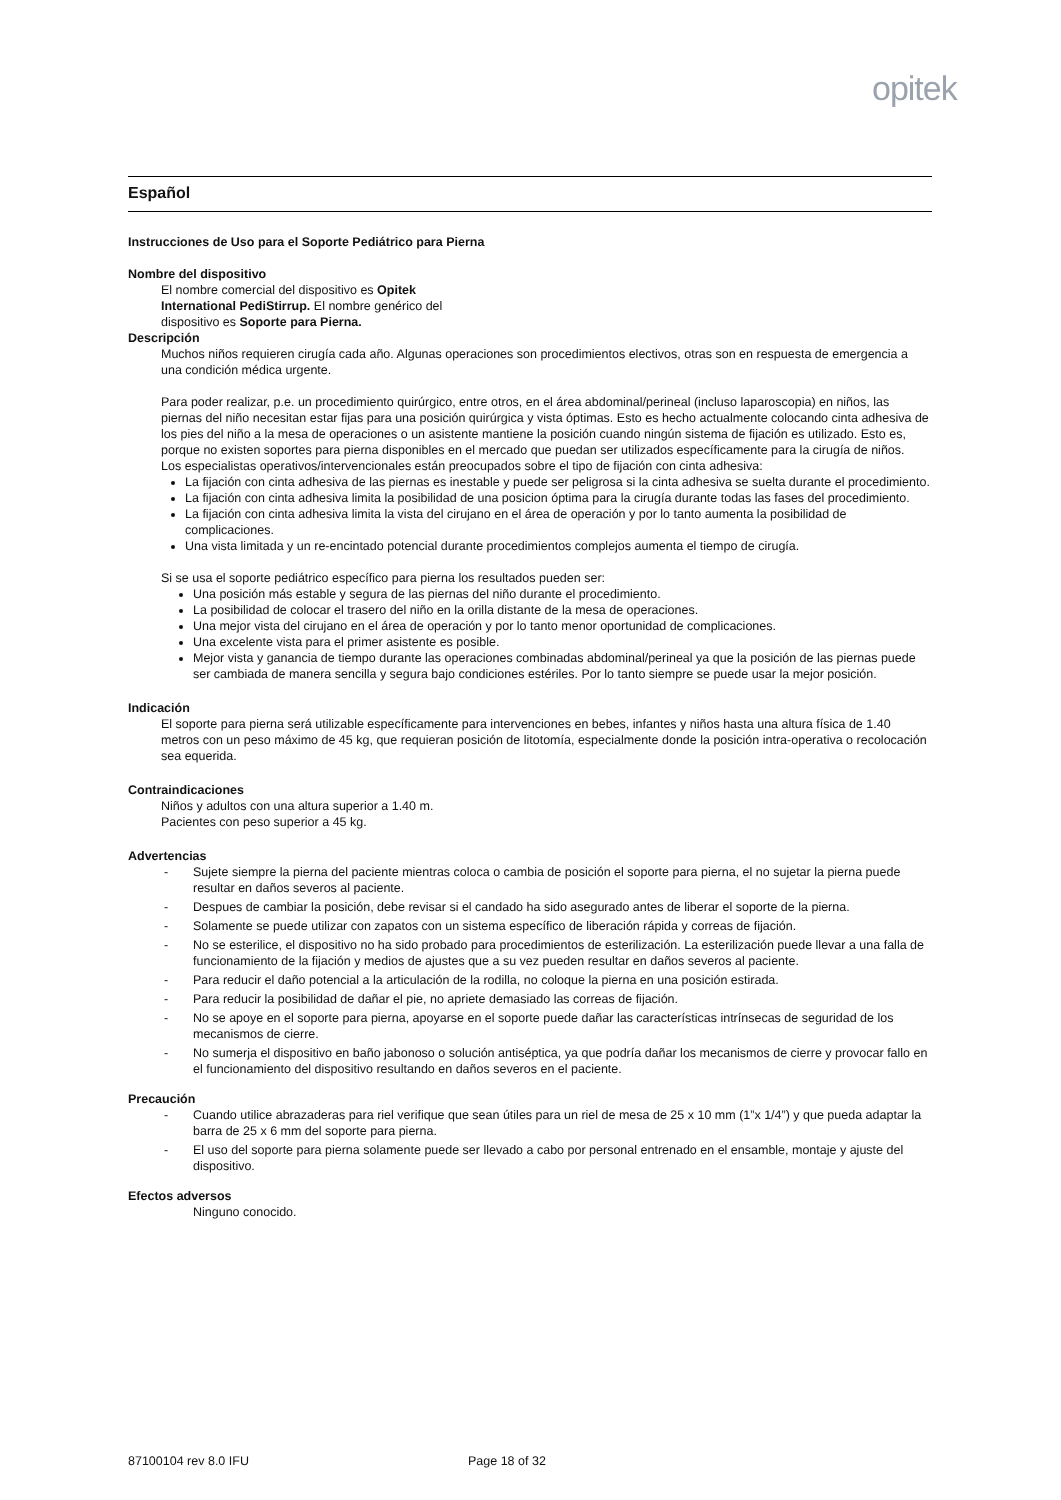opitek
Español
Instrucciones de Uso para el Soporte Pediátrico para Pierna
Nombre del dispositivo
El nombre comercial del dispositivo es Opitek International PediStirrup. El nombre genérico del dispositivo es Soporte para Pierna.
Descripción
Muchos niños requieren cirugía cada año. Algunas operaciones son procedimientos electivos, otras son en respuesta de emergencia a una condición médica urgente.
Para poder realizar, p.e. un procedimiento quirúrgico, entre otros, en el área abdominal/perineal (incluso laparoscopia) en niños, las piernas del niño necesitan estar fijas para una posición quirúrgica y vista óptimas. Esto es hecho actualmente colocando cinta adhesiva de los pies del niño a la mesa de operaciones o un asistente mantiene la posición cuando ningún sistema de fijación es utilizado. Esto es, porque no existen soportes para pierna disponibles en el mercado que puedan ser utilizados específicamente para la cirugía de niños.
Los especialistas operativos/intervencionales están preocupados sobre el tipo de fijación con cinta adhesiva:
La fijación con cinta adhesiva de las piernas es inestable y puede ser peligrosa si la cinta adhesiva se suelta durante el procedimiento.
La fijación con cinta adhesiva limita la posibilidad de una posicion óptima para la cirugía durante todas las fases del procedimiento.
La fijación con cinta adhesiva limita la vista del cirujano en el área de operación y por lo tanto aumenta la posibilidad de complicaciones.
Una vista limitada y un re-encintado potencial durante procedimientos complejos aumenta el tiempo de cirugía.
Si se usa el soporte pediátrico específico para pierna los resultados pueden ser:
Una posición más estable y segura de las piernas del niño durante el procedimiento.
La posibilidad de colocar el trasero del niño en la orilla distante de la mesa de operaciones.
Una mejor vista del cirujano en el área de operación y por lo tanto menor oportunidad de complicaciones.
Una excelente vista para el primer asistente es posible.
Mejor vista y ganancia de tiempo durante las operaciones combinadas abdominal/perineal ya que la posición de las piernas puede ser cambiada de manera sencilla y segura bajo condiciones estériles. Por lo tanto siempre se puede usar la mejor posición.
Indicación
El soporte para pierna será utilizable específicamente para intervenciones en bebes, infantes y niños hasta una altura física de 1.40 metros con un peso máximo de 45 kg, que requieran posición de litotomía, especialmente donde la posición intra-operativa o recolocación sea equerida.
Contraindicaciones
Niños y adultos con una altura superior a 1.40 m.
Pacientes con peso superior a 45 kg.
Advertencias
- Sujete siempre la pierna del paciente mientras coloca o cambia de posición el soporte para pierna, el no sujetar la pierna puede resultar en daños severos al paciente.
- Despues de cambiar la posición, debe revisar si el candado ha sido asegurado antes de liberar el soporte de la pierna.
- Solamente se puede utilizar con zapatos con un sistema específico de liberación rápida y correas de fijación.
- No se esterilice, el dispositivo no ha sido probado para procedimientos de esterilización. La esterilización puede llevar a una falla de funcionamiento de la fijación y medios de ajustes que a su vez pueden resultar en daños severos al paciente.
- Para reducir el daño potencial a la articulación de la rodilla, no coloque la pierna en una posición estirada.
- Para reducir la posibilidad de dañar el pie, no apriete demasiado las correas de fijación.
- No se apoye en el soporte para pierna, apoyarse en el soporte puede dañar las características intrínsecas de seguridad de los mecanismos de cierre.
- No sumerja el dispositivo en baño jabonoso o solución antiséptica, ya que podría dañar los mecanismos de cierre y provocar fallo en el funcionamiento del dispositivo resultando en daños severos en el paciente.
Precaución
- Cuando utilice abrazaderas para riel verifique que sean útiles para un riel de mesa de 25 x 10 mm (1”x 1/4”) y que pueda adaptar la barra de 25 x 6 mm del soporte para pierna.
- El uso del soporte para pierna solamente puede ser llevado a cabo por personal entrenado en el ensamble, montaje y ajuste del dispositivo.
Efectos adversos
Ninguno conocido.
87100104 rev 8.0 IFU Page 18 of 32